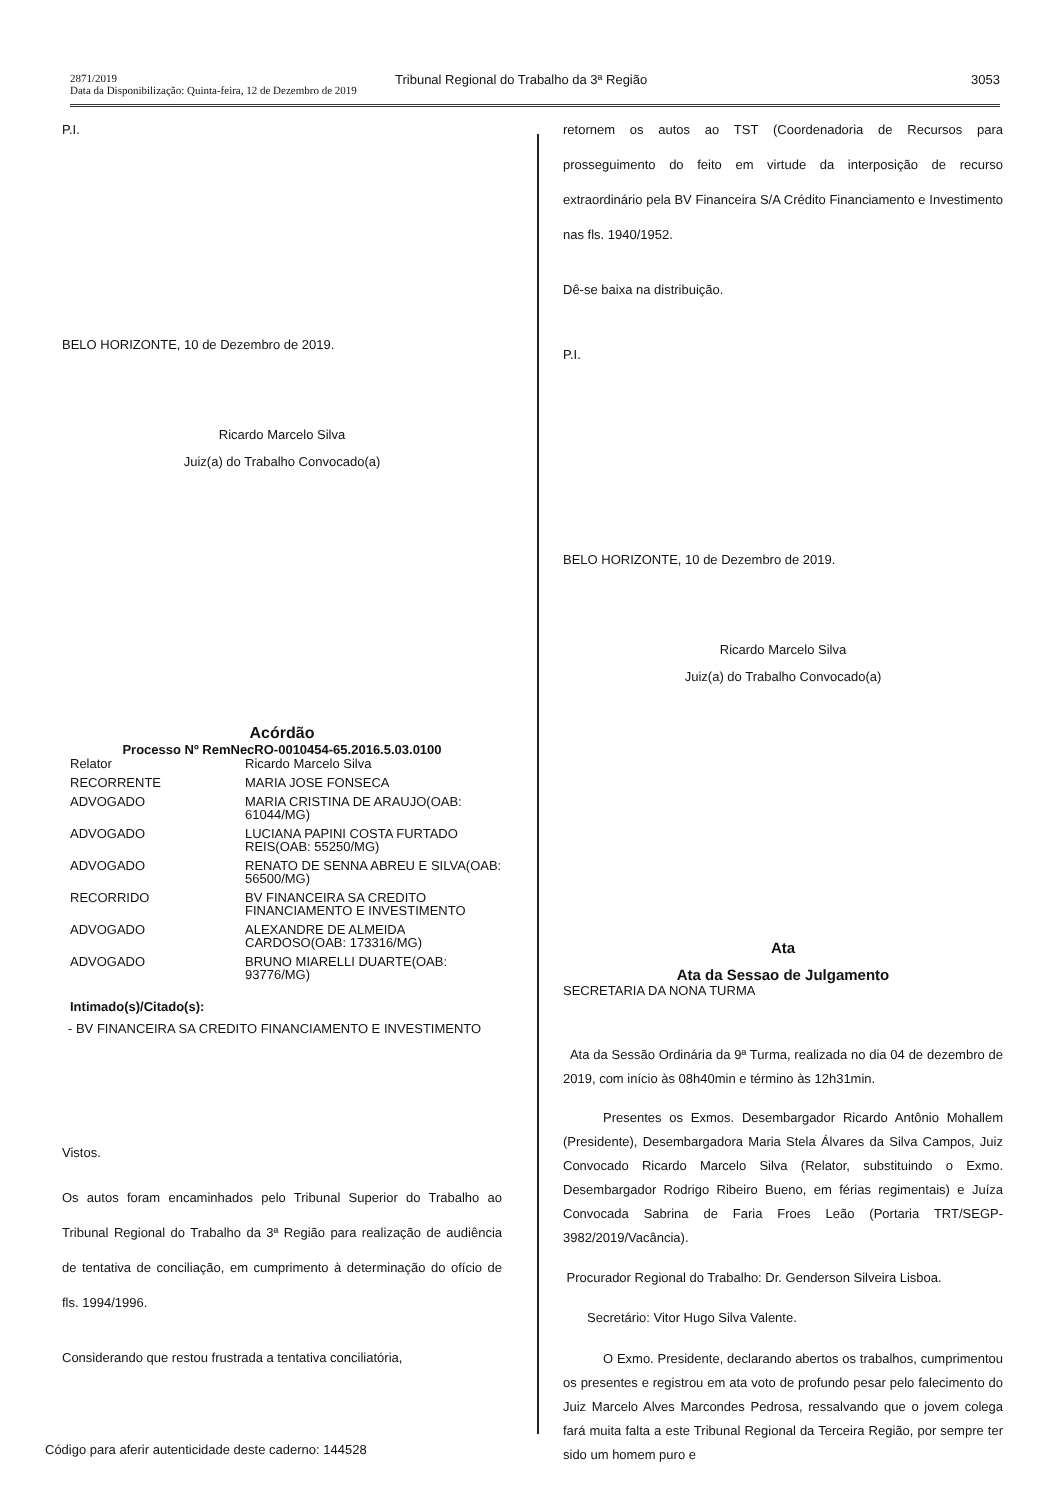2871/2019
Data da Disponibilização: Quinta-feira, 12 de Dezembro de 2019
Tribunal Regional do Trabalho da 3ª Região
3053
P.I.
BELO HORIZONTE, 10 de Dezembro de 2019.
Ricardo Marcelo Silva
Juiz(a) do Trabalho Convocado(a)
Acórdão
Processo Nº RemNecRO-0010454-65.2016.5.03.0100
| Relator | Ricardo Marcelo Silva |
| RECORRENTE | MARIA JOSE FONSECA |
| ADVOGADO | MARIA CRISTINA DE ARAUJO(OAB: 61044/MG) |
| ADVOGADO | LUCIANA PAPINI COSTA FURTADO REIS(OAB: 55250/MG) |
| ADVOGADO | RENATO DE SENNA ABREU E SILVA(OAB: 56500/MG) |
| RECORRIDO | BV FINANCEIRA SA CREDITO FINANCIAMENTO E INVESTIMENTO |
| ADVOGADO | ALEXANDRE DE ALMEIDA CARDOSO(OAB: 173316/MG) |
| ADVOGADO | BRUNO MIARELLI DUARTE(OAB: 93776/MG) |
Intimado(s)/Citado(s):
- BV FINANCEIRA SA CREDITO FINANCIAMENTO E INVESTIMENTO
Vistos.
Os autos foram encaminhados pelo Tribunal Superior do Trabalho ao Tribunal Regional do Trabalho da 3ª Região para realização de audiência de tentativa de conciliação, em cumprimento à determinação do ofício de fls. 1994/1996.
Considerando que restou frustrada a tentativa conciliatória,
retornem os autos ao TST (Coordenadoria de Recursos para prosseguimento do feito em virtude da interposição de recurso extraordinário pela BV Financeira S/A Crédito Financiamento e Investimento nas fls. 1940/1952.
Dê-se baixa na distribuição.
P.I.
BELO HORIZONTE, 10 de Dezembro de 2019.
Ricardo Marcelo Silva
Juiz(a) do Trabalho Convocado(a)
Ata
Ata da Sessao de Julgamento
SECRETARIA DA NONA TURMA
Ata da Sessão Ordinária da 9ª Turma, realizada no dia 04 de dezembro de 2019, com início às 08h40min e término às 12h31min.
Presentes os Exmos. Desembargador Ricardo Antônio Mohallem (Presidente), Desembargadora Maria Stela Álvares da Silva Campos, Juiz Convocado Ricardo Marcelo Silva (Relator, substituindo o Exmo. Desembargador Rodrigo Ribeiro Bueno, em férias regimentais) e Juíza Convocada Sabrina de Faria Froes Leão (Portaria TRT/SEGP-3982/2019/Vacância).
Procurador Regional do Trabalho: Dr. Genderson Silveira Lisboa.
Secretário: Vitor Hugo Silva Valente.
O Exmo. Presidente, declarando abertos os trabalhos, cumprimentou os presentes e registrou em ata voto de profundo pesar pelo falecimento do Juiz Marcelo Alves Marcondes Pedrosa, ressalvando que o jovem colega fará muita falta a este Tribunal Regional da Terceira Região, por sempre ter sido um homem puro e
Código para aferir autenticidade deste caderno: 144528